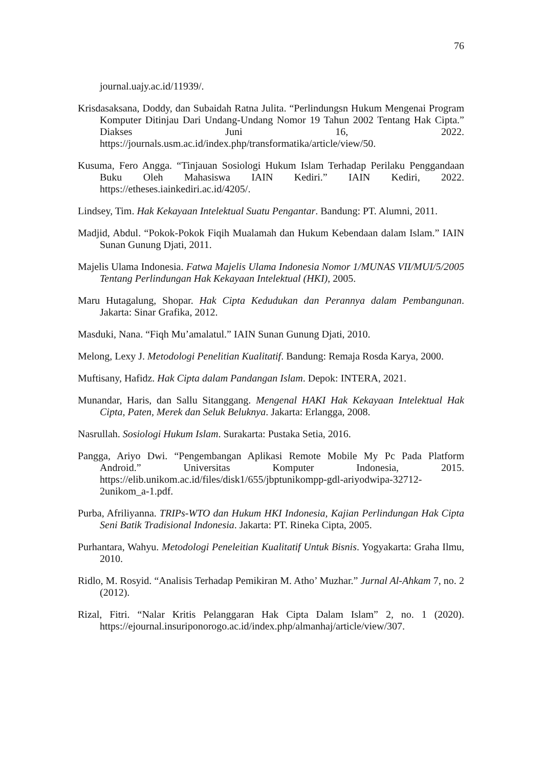76
journal.uajy.ac.id/11939/.
Krisdasaksana, Doddy, dan Subaidah Ratna Julita. “Perlindungsn Hukum Mengenai Program Komputer Ditinjau Dari Undang-Undang Nomor 19 Tahun 2002 Tentang Hak Cipta.” Diakses Juni 16, 2022. https://journals.usm.ac.id/index.php/transformatika/article/view/50.
Kusuma, Fero Angga. “Tinjauan Sosiologi Hukum Islam Terhadap Perilaku Penggandaan Buku Oleh Mahasiswa IAIN Kediri.” IAIN Kediri, 2022. https://etheses.iainkediri.ac.id/4205/.
Lindsey, Tim. Hak Kekayaan Intelektual Suatu Pengantar. Bandung: PT. Alumni, 2011.
Madjid, Abdul. “Pokok-Pokok Fiqih Mualamah dan Hukum Kebendaan dalam Islam.” IAIN Sunan Gunung Djati, 2011.
Majelis Ulama Indonesia. Fatwa Majelis Ulama Indonesia Nomor 1/MUNAS VII/MUI/5/2005 Tentang Perlindungan Hak Kekayaan Intelektual (HKI), 2005.
Maru Hutagalung, Shopar. Hak Cipta Kedudukan dan Perannya dalam Pembangunan. Jakarta: Sinar Grafika, 2012.
Masduki, Nana. “Fiqh Mu’amalatul.” IAIN Sunan Gunung Djati, 2010.
Melong, Lexy J. Metodologi Penelitian Kualitatif. Bandung: Remaja Rosda Karya, 2000.
Muftisany, Hafidz. Hak Cipta dalam Pandangan Islam. Depok: INTERA, 2021.
Munandar, Haris, dan Sallu Sitanggang. Mengenal HAKI Hak Kekayaan Intelektual Hak Cipta, Paten, Merek dan Seluk Beluknya. Jakarta: Erlangga, 2008.
Nasrullah. Sosiologi Hukum Islam. Surakarta: Pustaka Setia, 2016.
Pangga, Ariyo Dwi. “Pengembangan Aplikasi Remote Mobile My Pc Pada Platform Android.” Universitas Komputer Indonesia, 2015. https://elib.unikom.ac.id/files/disk1/655/jbptunikompp-gdl-ariyodwipa-32712-2unikom_a-1.pdf.
Purba, Afriliyanna. TRIPs-WTO dan Hukum HKI Indonesia, Kajian Perlindungan Hak Cipta Seni Batik Tradisional Indonesia. Jakarta: PT. Rineka Cipta, 2005.
Purhantara, Wahyu. Metodologi Peneleitian Kualitatif Untuk Bisnis. Yogyakarta: Graha Ilmu, 2010.
Ridlo, M. Rosyid. “Analisis Terhadap Pemikiran M. Atho’ Muzhar.” Jurnal Al-Ahkam 7, no. 2 (2012).
Rizal, Fitri. “Nalar Kritis Pelanggaran Hak Cipta Dalam Islam” 2, no. 1 (2020). https://ejournal.insuriponorogo.ac.id/index.php/almanhaj/article/view/307.